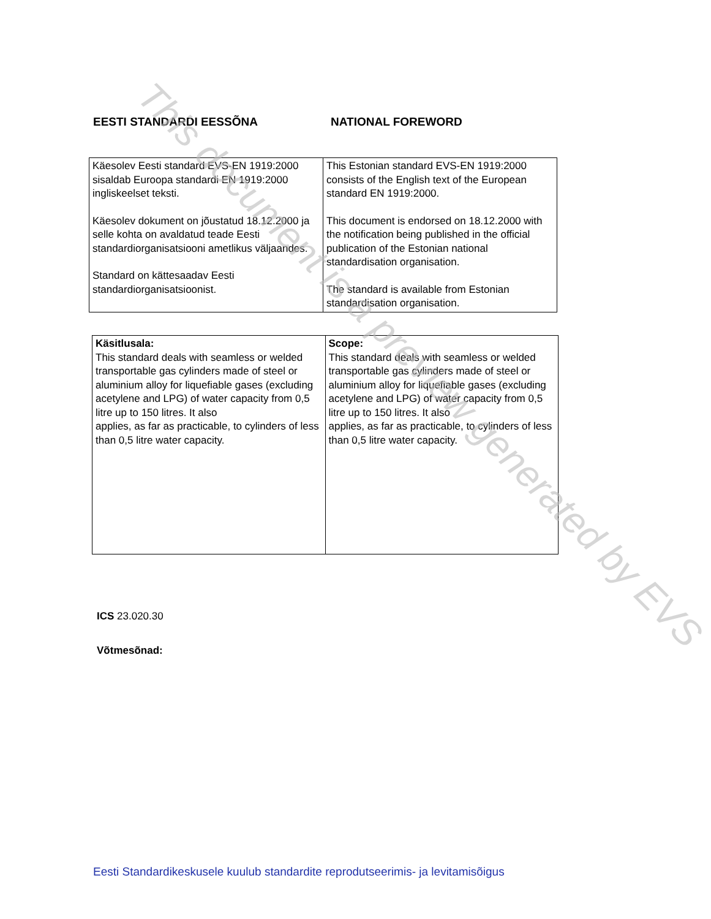EESTI STANDARDI EESSÕNA NATIONAL FOREWORD
| Käesolev Eesti standard EVS-EN 1919:2000 sisaldab Euroopa standardi EN 1919:2000 ingliskeelset teksti. Käesolev dokument on jõustatud 18.12.2000 ja selle kohta on avaldatud teade Eesti standardiorganisatsiooni ametlikus väljaandes. Standard on kättesaadav Eesti standardiorganisatsioonist. | This Estonian standard EVS-EN 1919:2000 consists of the English text of the European standard EN 1919:2000. This document is endorsed on 18.12.2000 with the notification being published in the official publication of the Estonian national standardisation organisation. The standard is available from Estonian standardisation organisation. |
| Käsitlusala: This standard deals with seamless or welded transportable gas cylinders made of steel or aluminium alloy for liquefiable gases (excluding acetylene and LPG) of water capacity from 0,5 litre up to 150 litres. It also applies, as far as practicable, to cylinders of less than 0,5 litre water capacity. | Scope: This standard deals with seamless or welded transportable gas cylinders made of steel or aluminium alloy for liquefiable gases (excluding acetylene and LPG) of water capacity from 0,5 litre up to 150 litres. It also applies, as far as practicable, to cylinders of less than 0,5 litre water capacity. |
ICS 23.020.30
Võtmesõnad:
This document is a preview generated by EVS
Eesti Standardikeskusele kuulub standardite reprodutseerimis- ja levitamisõigus